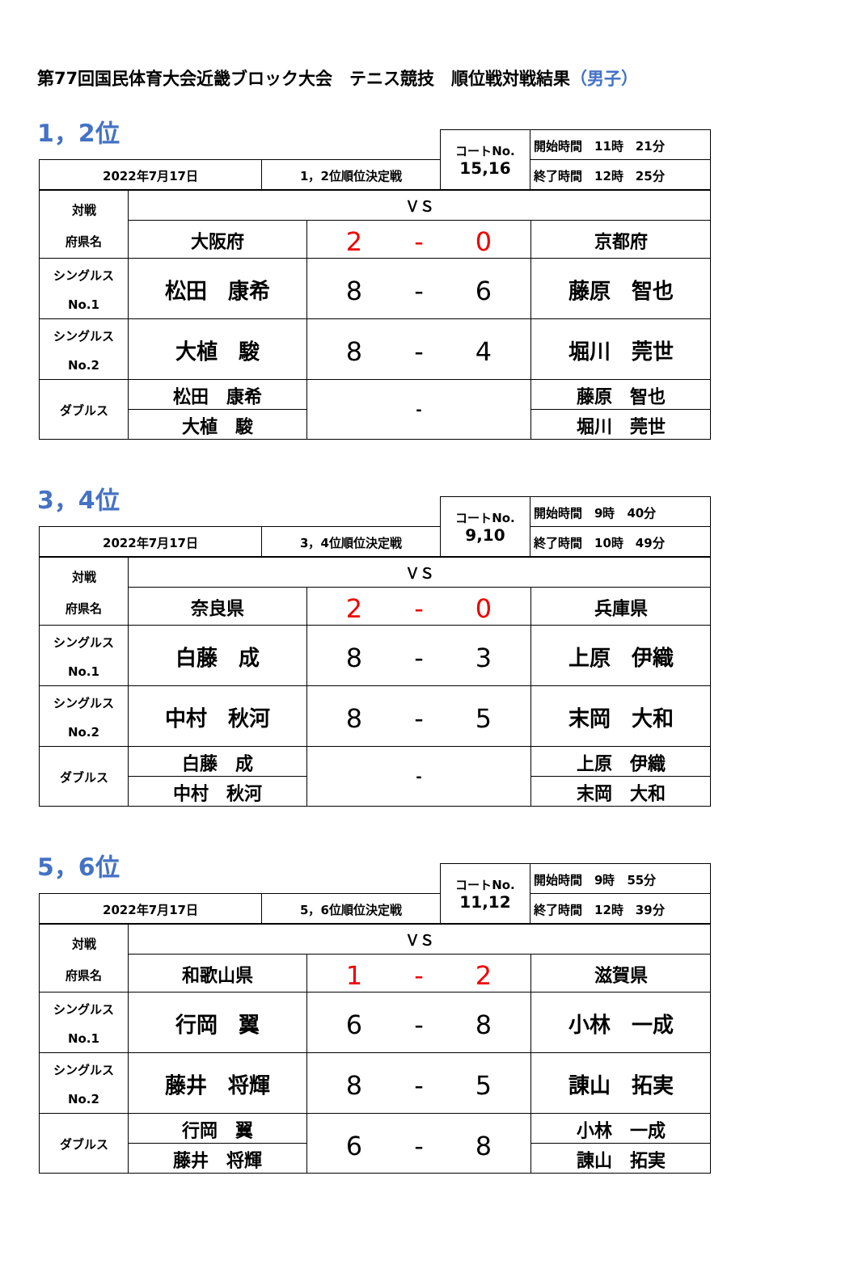第77回国民体育大会近畿ブロック大会　テニス競技　順位戦対戦結果（男子）
1，2位
| | | コートNo. 15,16 | 開始時間 11時 21分 |
| 2022年7月17日 | 1，2位順位決定戦 | | 終了時間 12時 25分 |
| 対戦 府県名 | ＶＳ | | |
| | 大阪府 | 2 - 0 | 京都府 |
| シングルス No.1 | 松田 康希 | 8 - 6 | 藤原 智也 |
| シングルス No.2 | 大植 駿 | 8 - 4 | 堀川 莞世 |
| ダブルス | 松田 康希 | - | 藤原 智也 |
| | 大植 駿 | | 堀川 莞世 |
3，4位
| | | コートNo. 9,10 | 開始時間 9時 40分 |
| 2022年7月17日 | 3，4位順位決定戦 | | 終了時間 10時 49分 |
| 対戦 府県名 | ＶＳ | | |
| | 奈良県 | 2 - 0 | 兵庫県 |
| シングルス No.1 | 白藤 成 | 8 - 3 | 上原 伊織 |
| シングルス No.2 | 中村 秋河 | 8 - 5 | 末岡 大和 |
| ダブルス | 白藤 成 | - | 上原 伊織 |
| | 中村 秋河 | | 末岡 大和 |
5，6位
| | | コートNo. 11,12 | 開始時間 9時 55分 |
| 2022年7月17日 | 5，6位順位決定戦 | | 終了時間 12時 39分 |
| 対戦 府県名 | ＶＳ | | |
| | 和歌山県 | 1 - 2 | 滋賀県 |
| シングルス No.1 | 行岡 翼 | 6 - 8 | 小林 一成 |
| シングルス No.2 | 藤井 将輝 | 8 - 5 | 諌山 拓実 |
| ダブルス | 行岡 翼 | 6 - 8 | 小林 一成 |
| | 藤井 将輝 | | 諌山 拓実 |